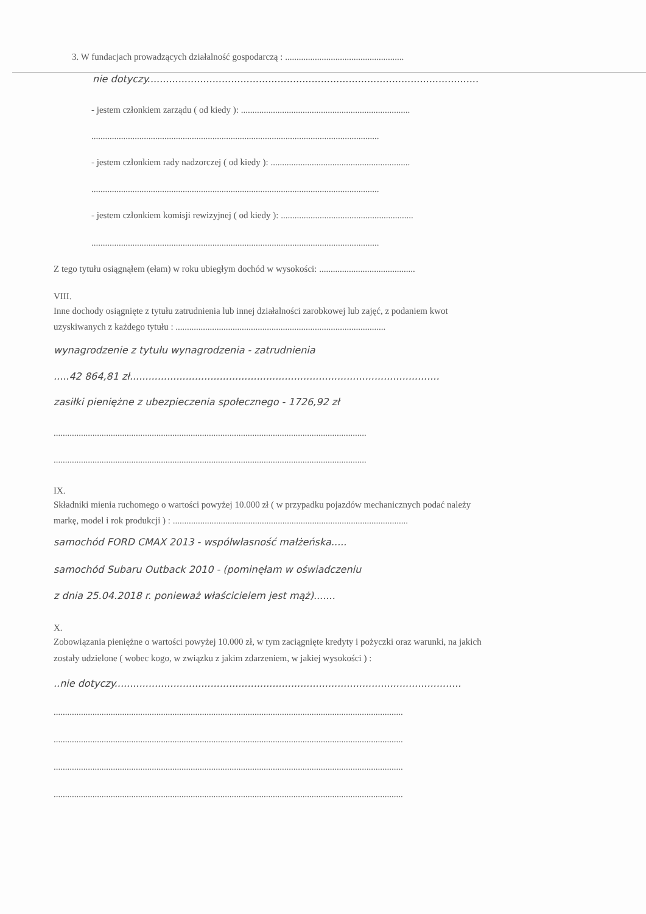3. W fundacjach prowadzących działalność gospodarczą : ....................................................
nie dotyczy...........................................................................................................
- jestem członkiem zarządu ( od kiedy ): ..........................................................................
..............................................................................................................................
- jestem członkiem rady nadzorczej ( od kiedy ): .............................................................
..............................................................................................................................
- jestem członkiem komisji rewizyjnej ( od kiedy ): ..........................................................
..............................................................................................................................
Z tego tytułu osiągnąłem (ełam) w roku ubiegłym dochód w wysokości: ..........................................
VIII.
Inne dochody osiągnięte z tytułu zatrudnienia lub innej działalności zarobkowej lub zajęć, z podaniem kwot
uzyskiwanych z każdego tytułu : ............................................................................................
wynagrodzenie z tytułu wynagrodzenia - zatrudnienia
.....42 864,81 zł....................................................................................................
zasiłki pieniężne z ubezpieczenia społecznego - 1726,92 zł
.........................................................................................................................................
.........................................................................................................................................
IX.
Składniki mienia ruchomego o wartości powyżej 10.000 zł ( w przypadku pojazdów mechanicznych podać należy
markę, model i rok produkcji ) : .......................................................................................................
samochód FORD CMAX 2013 - współwłasność małżeńska.....
samochód Subaru Outback 2010 - (pominęłam w oświadczeniu
z dnia 25.04.2018 r. ponieważ właścicielem jest mąż).......
X.
Zobowiązania pieniężne o wartości powyżej 10.000 zł, w tym zaciągnięte kredyty i pożyczki oraz warunki, na jakich
zostały udzielone ( wobec kogo, w związku z jakim zdarzeniem, w jakiej wysokości ) :
..nie dotyczy................................................................................................................
.........................................................................................................................................................
.........................................................................................................................................................
.........................................................................................................................................................
.........................................................................................................................................................